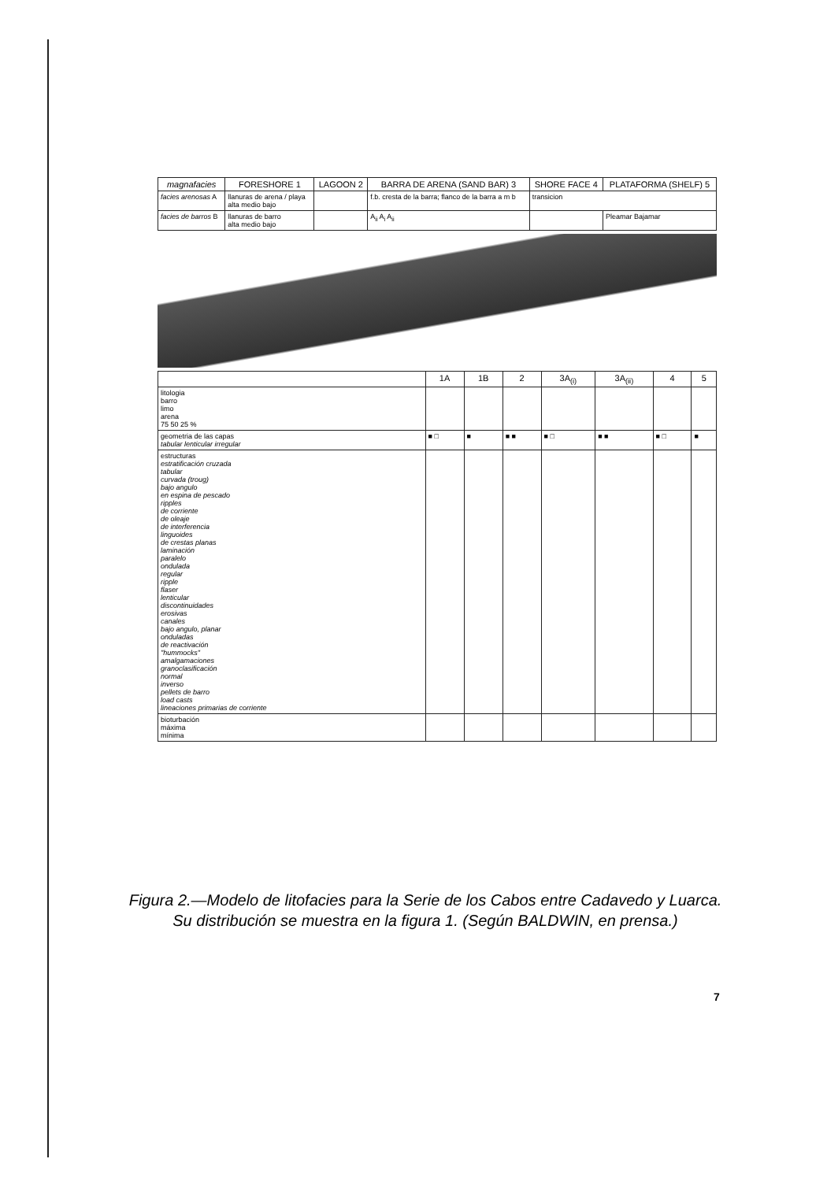| magnafacies | FORESHORE 1 | LAGOON 2 | BARRA DE ARENA (SAND BAR) 3 | SHORE FACE 4 | PLATAFORMA (SHELF) 5 |
| --- | --- | --- | --- | --- | --- |
| facies arenosas A | llanuras de arena / playa alta medio bajo | | f.b. cresta de la barra; flanco de la barra a m b | transicion | |
| facies de barros B | llanuras de barro alta medio bajo | | A<sub>ii</sub> A<sub>i</sub> A<sub>ii</sub> | | Pleamar Bajamar |
| | 1A | 1B | 2 | 3A<sub>(i)</sub> | 3A<sub>(ii)</sub> | 4 | 5 |
| --- | --- | --- | --- | --- | --- | --- | --- |
| litologia barro limo arena 75 50 25 % | | | | | | | |
| geometria de las capas tabular lenticular irregular | ■ □ | ■ | ■ ■ | ■ □ | ■ ■ | ■ □ | ■ |
| estructuras estratificación cruzada tabular curvada (troug) bajo angulo en espina de pescado ripples de corriente de oleaje de interferencia linguoides de crestas planas laminación paralelo ondulada regular ripple flaser lenticular discontinuidades erosivas canales bajo angulo, planar onduladas de reactivación "hummocks" amalgamaciones granoclasificación normal inverso pellets de barro load casts lineaciones primarias de corriente | | | | | | | |
| bioturbación máxima mínima | | | | | | | |
Figura 2.—Modelo de litofacies para la Serie de los Cabos entre Cadavedo y Luarca. Su distribución se muestra en la figura 1. (Según BALDWIN, en prensa.)
7